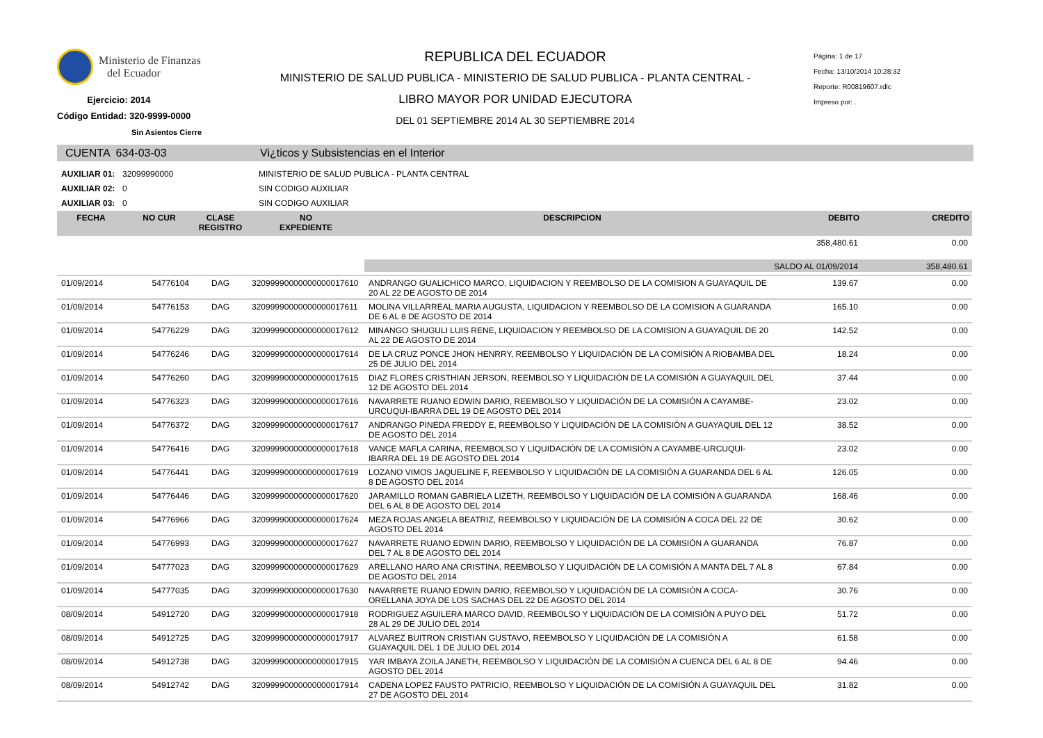Ministerio de Finanzas
del Ecuador
Ejercicio: 2014
Código Entidad: 320-9999-0000
Sin Asientos Cierre
REPUBLICA DEL ECUADOR
MINISTERIO DE SALUD PUBLICA - MINISTERIO DE SALUD PUBLICA - PLANTA CENTRAL -
LIBRO MAYOR POR UNIDAD EJECUTORA
DEL 01 SEPTIEMBRE 2014 AL 30 SEPTIEMBRE 2014
Página: 1 de 17
Fecha: 13/10/2014 10:28:32
Reporte: R00819607.rdlc
Impreso por: .
CUENTA 634-03-03 Vi¿ticos y Subsistencias en el Interior
AUXILIAR 01: 32099990000 MINISTERIO DE SALUD PUBLICA - PLANTA CENTRAL
AUXILIAR 02: 0 SIN CODIGO AUXILIAR
AUXILIAR 03: 0 SIN CODIGO AUXILIAR
| FECHA | NO CUR | CLASE REGISTRO | NO EXPEDIENTE | DESCRIPCION | DEBITO | CREDITO |
| --- | --- | --- | --- | --- | --- | --- |
| | | | | | 358,480.61 | 0.00 |
| | | | | SALDO AL 01/09/2014 | | 358,480.61 |
| 01/09/2014 | 54776104 | DAG | 32099990000000000017610 | ANDRANGO GUALICHICO MARCO, LIQUIDACION Y REEMBOLSO DE LA COMISION A GUAYAQUIL DE 20 AL 22 DE AGOSTO DE 2014 | 139.67 | 0.00 |
| 01/09/2014 | 54776153 | DAG | 32099990000000000017611 | MOLINA VILLARREAL MARIA AUGUSTA, LIQUIDACION Y REEMBOLSO DE LA COMISION A GUARANDA DE 6 AL 8 DE AGOSTO DE 2014 | 165.10 | 0.00 |
| 01/09/2014 | 54776229 | DAG | 32099990000000000017612 | MINANGO SHUGULI LUIS RENE, LIQUIDACION Y REEMBOLSO DE LA COMISION A GUAYAQUIL DE 20 AL 22 DE AGOSTO DE 2014 | 142.52 | 0.00 |
| 01/09/2014 | 54776246 | DAG | 32099990000000000017614 | DE LA CRUZ PONCE JHON HENRRY, REEMBOLSO Y LIQUIDACIÓN DE LA COMISIÓN A RIOBAMBA DEL 25 DE JULIO DEL 2014 | 18.24 | 0.00 |
| 01/09/2014 | 54776260 | DAG | 32099990000000000017615 | DIAZ FLORES CRISTHIAN JERSON, REEMBOLSO Y LIQUIDACIÓN DE LA COMISIÓN A GUAYAQUIL DEL 12 DE AGOSTO DEL 2014 | 37.44 | 0.00 |
| 01/09/2014 | 54776323 | DAG | 32099990000000000017616 | NAVARRETE RUANO EDWIN DARIO, REEMBOLSO Y LIQUIDACIÓN DE LA COMISIÓN A CAYAMBE-URCUQUI-IBARRA DEL 19 DE AGOSTO DEL 2014 | 23.02 | 0.00 |
| 01/09/2014 | 54776372 | DAG | 32099990000000000017617 | ANDRANGO PINEDA FREDDY E, REEMBOLSO Y LIQUIDACIÓN DE LA COMISIÓN A GUAYAQUIL DEL 12 DE AGOSTO DEL 2014 | 38.52 | 0.00 |
| 01/09/2014 | 54776416 | DAG | 32099990000000000017618 | VANCE MAFLA CARINA, REEMBOLSO Y LIQUIDACIÓN DE LA COMISIÓN A CAYAMBE-URCUQUI-IBARRA DEL 19 DE AGOSTO DEL 2014 | 23.02 | 0.00 |
| 01/09/2014 | 54776441 | DAG | 32099990000000000017619 | LOZANO VIMOS JAQUELINE F, REEMBOLSO Y LIQUIDACIÓN DE LA COMISIÓN A GUARANDA DEL 6 AL 8 DE AGOSTO DEL 2014 | 126.05 | 0.00 |
| 01/09/2014 | 54776446 | DAG | 32099990000000000017620 | JARAMILLO ROMAN GABRIELA LIZETH, REEMBOLSO Y LIQUIDACIÓN DE LA COMISIÓN A GUARANDA DEL 6 AL 8 DE AGOSTO DEL 2014 | 168.46 | 0.00 |
| 01/09/2014 | 54776966 | DAG | 32099990000000000017624 | MEZA ROJAS ANGELA BEATRIZ, REEMBOLSO Y LIQUIDACIÓN DE LA COMISIÓN A COCA DEL 22 DE AGOSTO DEL 2014 | 30.62 | 0.00 |
| 01/09/2014 | 54776993 | DAG | 32099990000000000017627 | NAVARRETE RUANO EDWIN DARIO, REEMBOLSO Y LIQUIDACIÓN DE LA COMISIÓN A GUARANDA DEL 7 AL 8 DE AGOSTO DEL 2014 | 76.87 | 0.00 |
| 01/09/2014 | 54777023 | DAG | 32099990000000000017629 | ARELLANO HARO ANA CRISTINA, REEMBOLSO Y LIQUIDACIÓN DE LA COMISIÓN A MANTA DEL 7 AL 8 DE AGOSTO DEL 2014 | 67.84 | 0.00 |
| 01/09/2014 | 54777035 | DAG | 32099990000000000017630 | NAVARRETE RUANO EDWIN DARIO, REEMBOLSO Y LIQUIDACIÓN DE LA COMISIÓN A COCA-ORELLANA JOYA DE LOS SACHAS DEL 22 DE AGOSTO DEL 2014 | 30.76 | 0.00 |
| 08/09/2014 | 54912720 | DAG | 32099990000000000017918 | RODRIGUEZ AGUILERA MARCO DAVID, REEMBOLSO Y LIQUIDACIÓN DE LA COMISIÓN A PUYO DEL 28 AL 29 DE JULIO DEL 2014 | 51.72 | 0.00 |
| 08/09/2014 | 54912725 | DAG | 32099990000000000017917 | ALVAREZ BUITRON CRISTIAN GUSTAVO, REEMBOLSO Y LIQUIDACIÓN DE LA COMISIÓN A GUAYAQUIL DEL 1 DE JULIO DEL 2014 | 61.58 | 0.00 |
| 08/09/2014 | 54912738 | DAG | 32099990000000000017915 | YAR IMBAYA ZOILA JANETH, REEMBOLSO Y LIQUIDACIÓN DE LA COMISIÓN A CUENCA DEL 6 AL 8 DE AGOSTO DEL 2014 | 94.46 | 0.00 |
| 08/09/2014 | 54912742 | DAG | 32099990000000000017914 | CADENA LOPEZ FAUSTO PATRICIO, REEMBOLSO Y LIQUIDACIÓN DE LA COMISIÓN A GUAYAQUIL DEL 27 DE AGOSTO DEL 2014 | 31.82 | 0.00 |